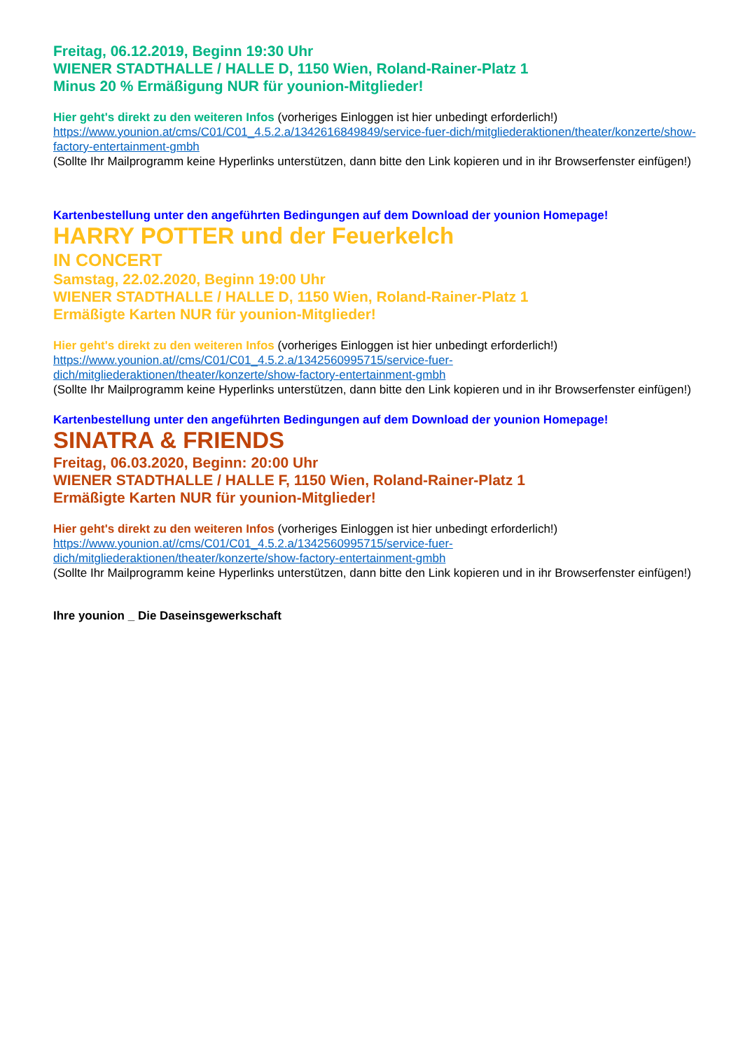Freitag, 06.12.2019, Beginn 19:30 Uhr
WIENER STADTHALLE / HALLE D, 1150 Wien, Roland-Rainer-Platz 1
Minus 20 % Ermäßigung NUR für younion-Mitglieder!
Hier geht's direkt zu den weiteren Infos (vorheriges Einloggen ist hier unbedingt erforderlich!)
https://www.younion.at/cms/C01/C01_4.5.2.a/1342616849849/service-fuer-dich/mitgliederaktionen/theater/konzerte/show-factory-entertainment-gmbh
(Sollte Ihr Mailprogramm keine Hyperlinks unterstützen, dann bitte den Link kopieren und in ihr Browserfenster einfügen!)
Kartenbestellung unter den angeführten Bedingungen auf dem Download der younion Homepage!
HARRY POTTER und der Feuerkelch
IN CONCERT
Samstag, 22.02.2020, Beginn 19:00 Uhr
WIENER STADTHALLE / HALLE D, 1150 Wien, Roland-Rainer-Platz 1
Ermäßigte Karten NUR für younion-Mitglieder!
Hier geht's direkt zu den weiteren Infos (vorheriges Einloggen ist hier unbedingt erforderlich!)
https://www.younion.at//cms/C01/C01_4.5.2.a/1342560995715/service-fuer-
dich/mitgliederaktionen/theater/konzerte/show-factory-entertainment-gmbh
(Sollte Ihr Mailprogramm keine Hyperlinks unterstützen, dann bitte den Link kopieren und in ihr Browserfenster einfügen!)
Kartenbestellung unter den angeführten Bedingungen auf dem Download der younion Homepage!
SINATRA & FRIENDS
Freitag, 06.03.2020, Beginn: 20:00 Uhr
WIENER STADTHALLE / HALLE F, 1150 Wien, Roland-Rainer-Platz 1
Ermäßigte Karten NUR für younion-Mitglieder!
Hier geht's direkt zu den weiteren Infos (vorheriges Einloggen ist hier unbedingt erforderlich!)
https://www.younion.at//cms/C01/C01_4.5.2.a/1342560995715/service-fuer-
dich/mitgliederaktionen/theater/konzerte/show-factory-entertainment-gmbh
(Sollte Ihr Mailprogramm keine Hyperlinks unterstützen, dann bitte den Link kopieren und in ihr Browserfenster einfügen!)
Ihre younion _ Die Daseinsgewerkschaft